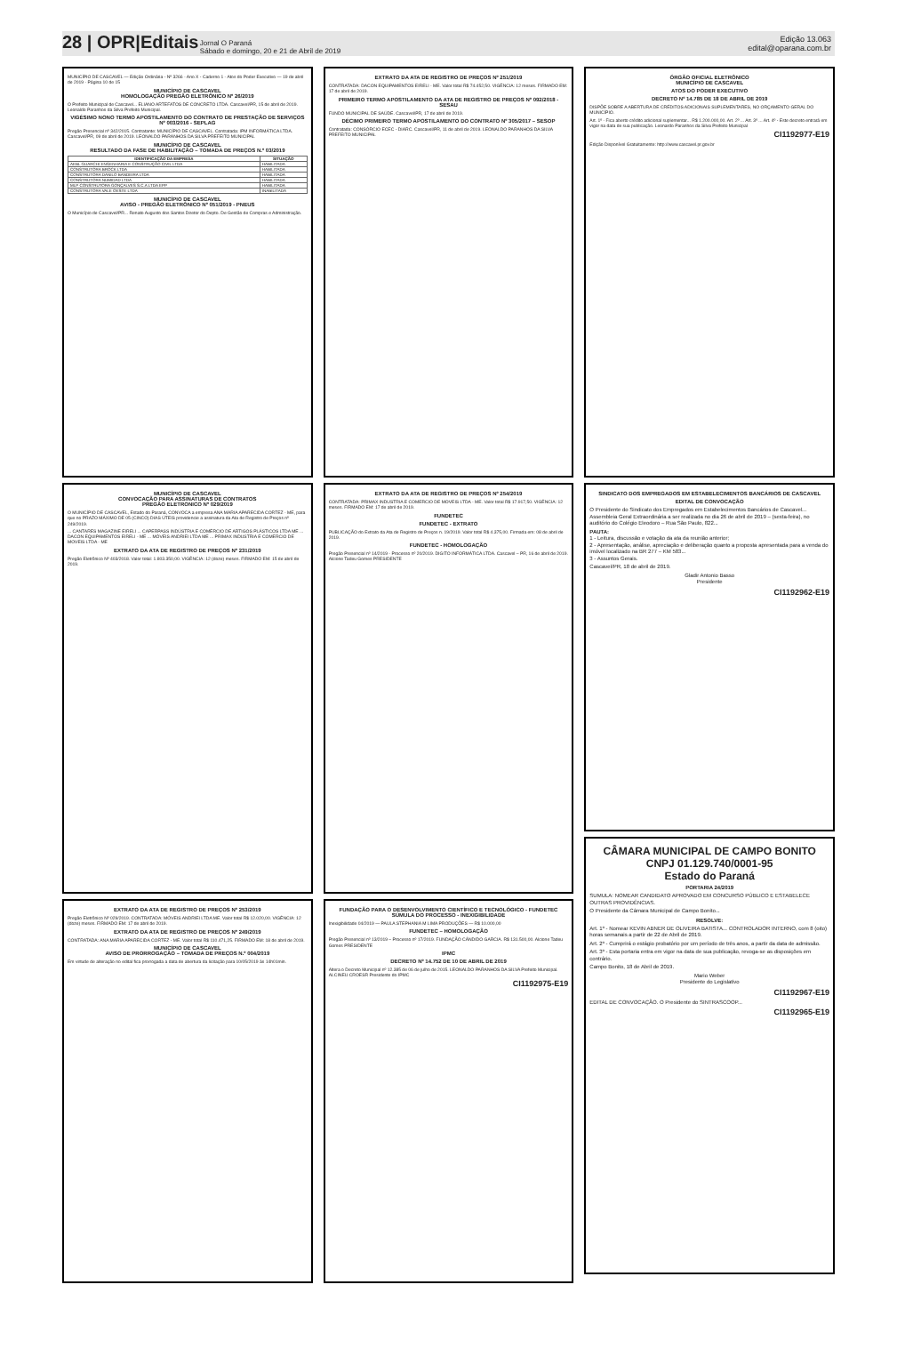28 | OPR|Editais Jornal O Paraná
Sábado e domingo, 20 e 21 de Abril de 2019
Edição 13.063
edital@oparana.com.br
MUNICÍPIO DE CASCAVEL — Edição Ordinária - Nº 3266 - Ano X - Caderno 1 - Atos do Poder Executivo — 19 de abril de 2019 - Página 10 de 15
MUNICÍPIO DE CASCAVEL
HOMOLOGAÇÃO PREGÃO ELETRÔNICO Nº 26/2019
O Prefeito Municipal de Cascavel... ELIANO ARTEFATOS DE CONCRETO LTDA. Cascavel/PR, 15 de abril de 2019. Leonaldo Paranhos da Silva Prefeito Municipal.
VIGÉSIMO NONO TERMO APOSTILAMENTO DO CONTRATO DE PRESTAÇÃO DE SERVIÇOS Nº 003/2016 - SEPLAG
Pregão Presencial nº 342/2015. Contratante: MUNICÍPIO DE CASCAVEL. Contratada: IPM INFORMÁTICA LTDA. Cascavel/PR, 09 de abril de 2019. LEONALDO PARANHOS DA SILVA PREFEITO MUNICIPAL
MUNICÍPIO DE CASCAVEL
RESULTADO DA FASE DE HABILITAÇÃO – TOMADA DE PREÇOS N.º 03/2019
| IDENTIFICAÇÃO DA EMPRESA | SITUAÇÃO |
| --- | --- |
| AEBL GUARCHI ENGENHARIA E CONSTRUÇÃO CIVIL LTDA | HABILITADA |
| CONSTRUTORA BROCK LTDA | HABILITADA |
| CONSTRUTORA DANILO BANDEIRA LTDA | HABILITADA |
| CONSTRUTORA NUMIDAD LTDA | HABILITADA |
| MLP CONSTRUTORA GONÇALVES S.C.A LTDA EPP | HABILITADA |
| CONSTRUTORA VALE OESTE LTDA | INABILITADA |
MUNICÍPIO DE CASCAVEL
AVISO - PREGÃO ELETRÔNICO Nº 051/2019 - PNEUS
O Município de Cascavel/PR... Renato Augusto dos Santos Diretor do Depto. De Gestão de Compras e Administração.
MUNICÍPIO DE CASCAVEL
CONVOCAÇÃO PARA ASSINATURAS DE CONTRATOS
PREGÃO ELETRONICO Nº 029/2019
O MUNICÍPIO DE CASCAVEL, Estado do Paraná, CONVOCA a empresa ANA MARIA APARECIDA CORTEZ - ME, para que no PRAZO MÁXIMO DE 05 (CINCO) DIAS ÚTEIS providencie a assinatura da Ata de Registro de Preços nº 249/2019.
... CANTARES MAGAZINE EIRELI ... CAPERPASS INDÚSTRIA E COMÉRCIO DE ARTIGOS PLÁSTICOS LTDA ME ... DACON EQUIPAMENTOS EIRELI - ME ... MÓVEIS ANDRIEI LTDA ME ... PRIMAX INDUSTRIA E COMERCIO DE MOVEIS LTDA - ME
EXTRATO DA ATA DE REGISTRO DE PREÇOS Nº 231/2019
Pregão Eletrônico Nº 403/2018. Valor total: 1.803.350,00. VIGÊNCIA: 12 (doze) meses. FIRMADO EM: 15 de abril de 2019.
EXTRATO DA ATA DE REGISTRO DE PREÇOS Nº 253/2019
Pregão Eletrônico Nº 029/2019. CONTRATADA: MÓVEIS ANDRIEI LTDA ME. Valor total R$ 12.020,00. VIGÊNCIA: 12 (doze) meses. FIRMADO EM: 17 de abril de 2019.
EXTRATO DA ATA DE REGISTRO DE PREÇOS Nº 249/2019
CONTRATADA: ANA MARIA APARECIDA CORTEZ - ME. Valor total R$ 110.471,25. FIRMADO EM: 18 de abril de 2019.
MUNICÍPIO DE CASCAVEL
AVISO DE PRORROGAÇÃO – TOMADA DE PREÇOS N.º 004/2019
Em virtude de alteração no edital fica prorrogada a data de abertura da licitação para 10/05/2019 às 14h01min.
EXTRATO DA ATA DE REGISTRO DE PREÇOS Nº 251/2019
CONTRATADA: DACON EQUIPAMENTOS EIRELI - ME. Valor total R$ 74.452,50. VIGÊNCIA: 12 meses. FIRMADO EM: 17 de abril de 2019.
PRIMEIRO TERMO APOSTILAMENTO DA ATA DE REGISTRO DE PREÇOS Nº 092/2018 - SESAU
FUNDO MUNICIPAL DE SAÚDE. Cascavel/PR, 17 de abril de 2019.
DÉCIMO PRIMEIRO TERMO APOSTILAMENTO DO CONTRATO Nº 305/2017 – SESOP
Contratada: CONSÓRCIO ECEC - DIARC. Cascavel/PR, 11 de abril de 2019. LEONALDO PARANHOS DA SILVA PREFEITO MUNICIPAL
EXTRATO DA ATA DE REGISTRO DE PREÇOS Nº 254/2019
CONTRATADA: PRIMAX INDUSTRIA E COMERCIO DE MOVEIS LTDA - ME. Valor total R$ 17.917,50. VIGÊNCIA: 12 meses. FIRMADO EM: 17 de abril de 2019.
FUNDETEC
FUNDETEC - EXTRATO
PUBLICAÇÃO do Extrato da Ata de Registro de Preços n. 19/2019. Valor total R$ 4.375,00. Firmada em: 08 de abril de 2019.
FUNDETEC - HOMOLOGAÇÃO
Pregão Presencial nº 14/2019 - Processo nº 20/2019. DIGITO INFORMÁTICA LTDA. Cascavel – PR, 16 de abril de 2019. Alcione Tadeu Gomes PRESIDENTE
FUNDAÇÃO PARA O DESENVOLVIMENTO CIENTÍFICO E TECNOLÓGICO - FUNDETEC
SÚMULA DO PROCESSO - INEXIGIBILIDADE
Inexigibilidade 04/2019 — PAULA STEPHANIA M LIMA PRODUÇÕES — R$ 10.000,00
FUNDETEC – HOMOLOGAÇÃO
Pregão Presencial nº 13/2019 – Processo nº 17/2019. FUNDAÇÃO CÂNDIDO GARCIA. R$ 131.500,00. Alcione Tadeu Gomes PRESIDENTE
IPMC
DECRETO Nº 14.752 DE 10 DE ABRIL DE 2019
Altera o Decreto Municipal nº 12.385 de 06 de julho de 2015. LEONALDO PARANHOS DA SILVA Prefeito Municipal. ALCINEU CROESR Presidente do IPMC
CI1192975-E19
ÓRGÃO OFICIAL ELETRÔNICO
MUNICÍPIO DE CASCAVEL
ATOS DO PODER EXECUTIVO
DECRETO Nº 14.785 DE 18 DE ABRIL DE 2019
DISPÕE SOBRE A ABERTURA DE CRÉDITOS ADICIONAIS SUPLEMENTARES, NO ORÇAMENTO GERAL DO MUNICÍPIO.
Art. 1º - Fica aberto crédito adicional suplementar... R$ 1.200.000,00. Art. 2º ... Art. 3º ... Art. 4º - Este decreto entrará em vigor na data de sua publicação. Leonardo Paranhos da Silva Prefeito Municipal
CI1192977-E19
Edição Disponível Gratuitamente: http://www.cascavel.pr.gov.br
SINDICATO DOS EMPREGADOS EM ESTABELECIMENTOS BANCÁRIOS DE CASCAVEL
EDITAL DE CONVOCAÇÃO
O Presidente do Sindicato dos Empregados em Estabelecimentos Bancários de Cascavel... Assembleia Geral Extraordinária a ser realizada no dia 26 de abril de 2019 – (sexta-feira), no auditório do Colégio Eleodoro – Rua São Paulo, 822...
PAUTA:
1 - Leitura, discussão e votação da ata da reunião anterior;
2 - Apresentação, análise, apreciação e deliberação quanto a proposta apresentada para a venda do imóvel localizado na BR 277 – KM 583...
3 - Assuntos Gerais.
Cascavel/PR, 18 de abril de 2019.
Gladir Antonio Basso
Presidente
CI1192962-E19
CÂMARA MUNICIPAL DE CAMPO BONITO
CNPJ 01.129.740/0001-95
Estado do Paraná
PORTARIA 24/2019
SUMULA: NOMEAR CANDIDATO APROVADO EM CONCURSO PÚBLICO E ESTABELECE OUTRAS PROVIDÊNCIAS.
O Presidente da Câmara Municipal de Campo Bonito...
RESOLVE:
Art. 1º - Nomear KEVIN ABNER DE OLIVEIRA BATISTA... CONTROLADOR INTERNO, com 8 (oito) horas semanais a partir de 22 de Abril de 2019.
Art. 2º - Cumprirá o estágio probatório por um período de três anos, a partir da data de admissão.
Art. 3º - Esta portaria entra em vigor na data de sua publicação, revoga-se as disposições em contrário.
Campo Bonito, 18 de Abril de 2019.
Mario Weber
Presidente do Legislativo
CI1192967-E19
EDITAL DE CONVOCAÇÃO. O Presidente do SINTRASCOOP...
CI1192965-E19